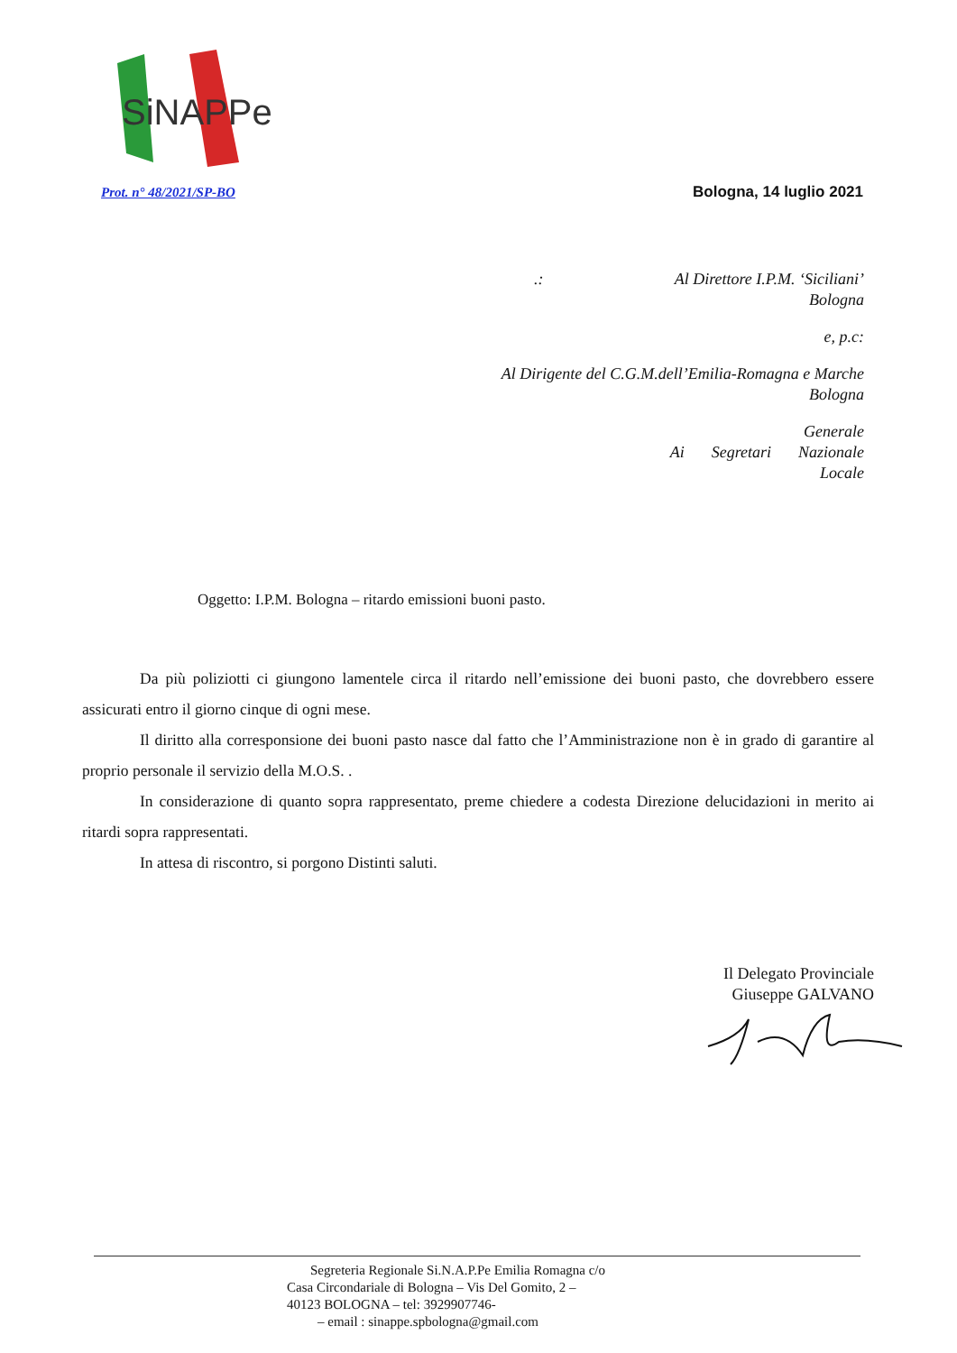SiNAPPe
Prot. n° 48/2021/SP-BO Bologna, 14 luglio 2021
.: Al Direttore I.P.M. ‘Siciliani’
Bologna
e, p.c:
Al Dirigente del C.G.M.dell’Emilia-Romagna e Marche
Bologna
Ai Segretari Generale
Nazionale
Locale
Oggetto: I.P.M. Bologna – ritardo emissioni buoni pasto.
Da più poliziotti ci giungono lamentele circa il ritardo nell’emissione dei buoni pasto, che dovrebbero essere assicurati entro il giorno cinque di ogni mese.
Il diritto alla corresponsione dei buoni pasto nasce dal fatto che l’Amministrazione non è in grado di garantire al proprio personale il servizio della M.O.S. .
In considerazione di quanto sopra rappresentato, preme chiedere a codesta Direzione delucidazioni in merito ai ritardi sopra rappresentati.
In attesa di riscontro, si porgono Distinti saluti.
Il Delegato Provinciale
Giuseppe GALVANO
Segreteria Regionale Si.N.A.P.Pe Emilia Romagna c/o
Casa Circondariale di Bologna – Vis Del Gomito, 2 –
40123 BOLOGNA – tel: 3929907746-
– email : sinappe.spbologna@gmail.com